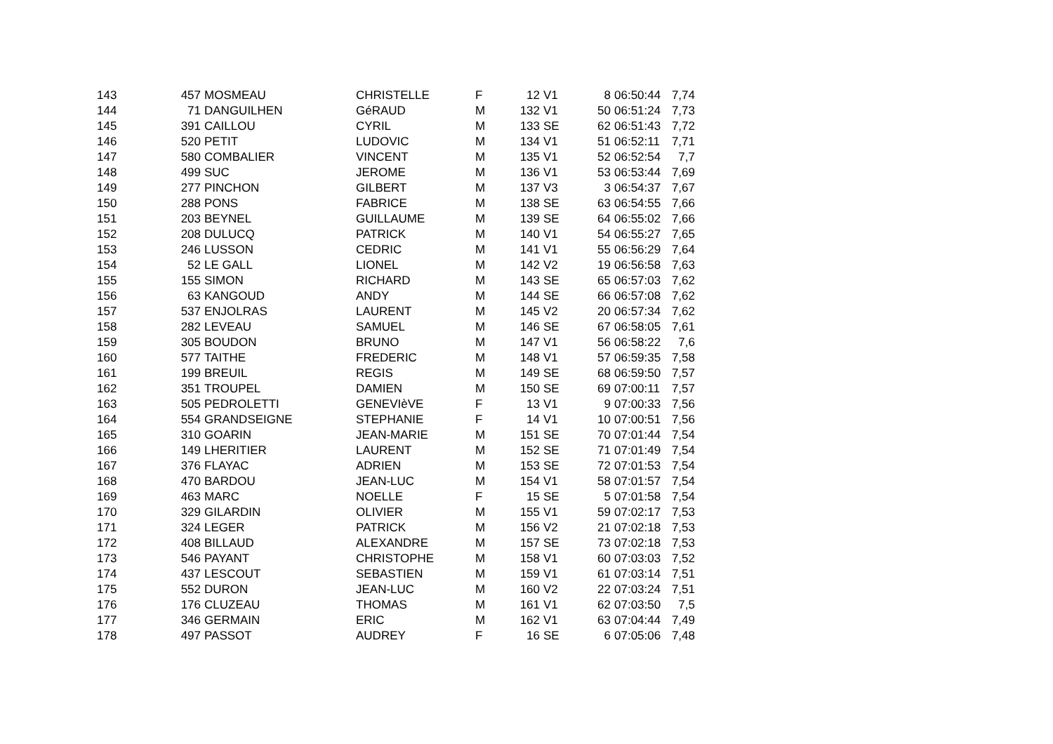| 143 | 457 | MOSMEAU | CHRISTELLE | F | 12 | V1 | 8 | 06:50:44 | 7,74 |
| 144 | 71 | DANGUILHEN | GéRAUD | M | 132 | V1 | 50 | 06:51:24 | 7,73 |
| 145 | 391 | CAILLOU | CYRIL | M | 133 | SE | 62 | 06:51:43 | 7,72 |
| 146 | 520 | PETIT | LUDOVIC | M | 134 | V1 | 51 | 06:52:11 | 7,71 |
| 147 | 580 | COMBALIER | VINCENT | M | 135 | V1 | 52 | 06:52:54 | 7,7 |
| 148 | 499 | SUC | JEROME | M | 136 | V1 | 53 | 06:53:44 | 7,69 |
| 149 | 277 | PINCHON | GILBERT | M | 137 | V3 | 3 | 06:54:37 | 7,67 |
| 150 | 288 | PONS | FABRICE | M | 138 | SE | 63 | 06:54:55 | 7,66 |
| 151 | 203 | BEYNEL | GUILLAUME | M | 139 | SE | 64 | 06:55:02 | 7,66 |
| 152 | 208 | DULUCQ | PATRICK | M | 140 | V1 | 54 | 06:55:27 | 7,65 |
| 153 | 246 | LUSSON | CEDRIC | M | 141 | V1 | 55 | 06:56:29 | 7,64 |
| 154 | 52 | LE GALL | LIONEL | M | 142 | V2 | 19 | 06:56:58 | 7,63 |
| 155 | 155 | SIMON | RICHARD | M | 143 | SE | 65 | 06:57:03 | 7,62 |
| 156 | 63 | KANGOUD | ANDY | M | 144 | SE | 66 | 06:57:08 | 7,62 |
| 157 | 537 | ENJOLRAS | LAURENT | M | 145 | V2 | 20 | 06:57:34 | 7,62 |
| 158 | 282 | LEVEAU | SAMUEL | M | 146 | SE | 67 | 06:58:05 | 7,61 |
| 159 | 305 | BOUDON | BRUNO | M | 147 | V1 | 56 | 06:58:22 | 7,6 |
| 160 | 577 | TAITHE | FREDERIC | M | 148 | V1 | 57 | 06:59:35 | 7,58 |
| 161 | 199 | BREUIL | REGIS | M | 149 | SE | 68 | 06:59:50 | 7,57 |
| 162 | 351 | TROUPEL | DAMIEN | M | 150 | SE | 69 | 07:00:11 | 7,57 |
| 163 | 505 | PEDROLETTI | GENEVIèVE | F | 13 | V1 | 9 | 07:00:33 | 7,56 |
| 164 | 554 | GRANDSEIGNE | STEPHANIE | F | 14 | V1 | 10 | 07:00:51 | 7,56 |
| 165 | 310 | GOARIN | JEAN-MARIE | M | 151 | SE | 70 | 07:01:44 | 7,54 |
| 166 | 149 | LHERITIER | LAURENT | M | 152 | SE | 71 | 07:01:49 | 7,54 |
| 167 | 376 | FLAYAC | ADRIEN | M | 153 | SE | 72 | 07:01:53 | 7,54 |
| 168 | 470 | BARDOU | JEAN-LUC | M | 154 | V1 | 58 | 07:01:57 | 7,54 |
| 169 | 463 | MARC | NOELLE | F | 15 | SE | 5 | 07:01:58 | 7,54 |
| 170 | 329 | GILARDIN | OLIVIER | M | 155 | V1 | 59 | 07:02:17 | 7,53 |
| 171 | 324 | LEGER | PATRICK | M | 156 | V2 | 21 | 07:02:18 | 7,53 |
| 172 | 408 | BILLAUD | ALEXANDRE | M | 157 | SE | 73 | 07:02:18 | 7,53 |
| 173 | 546 | PAYANT | CHRISTOPHE | M | 158 | V1 | 60 | 07:03:03 | 7,52 |
| 174 | 437 | LESCOUT | SEBASTIEN | M | 159 | V1 | 61 | 07:03:14 | 7,51 |
| 175 | 552 | DURON | JEAN-LUC | M | 160 | V2 | 22 | 07:03:24 | 7,51 |
| 176 | 176 | CLUZEAU | THOMAS | M | 161 | V1 | 62 | 07:03:50 | 7,5 |
| 177 | 346 | GERMAIN | ERIC | M | 162 | V1 | 63 | 07:04:44 | 7,49 |
| 178 | 497 | PASSOT | AUDREY | F | 16 | SE | 6 | 07:05:06 | 7,48 |